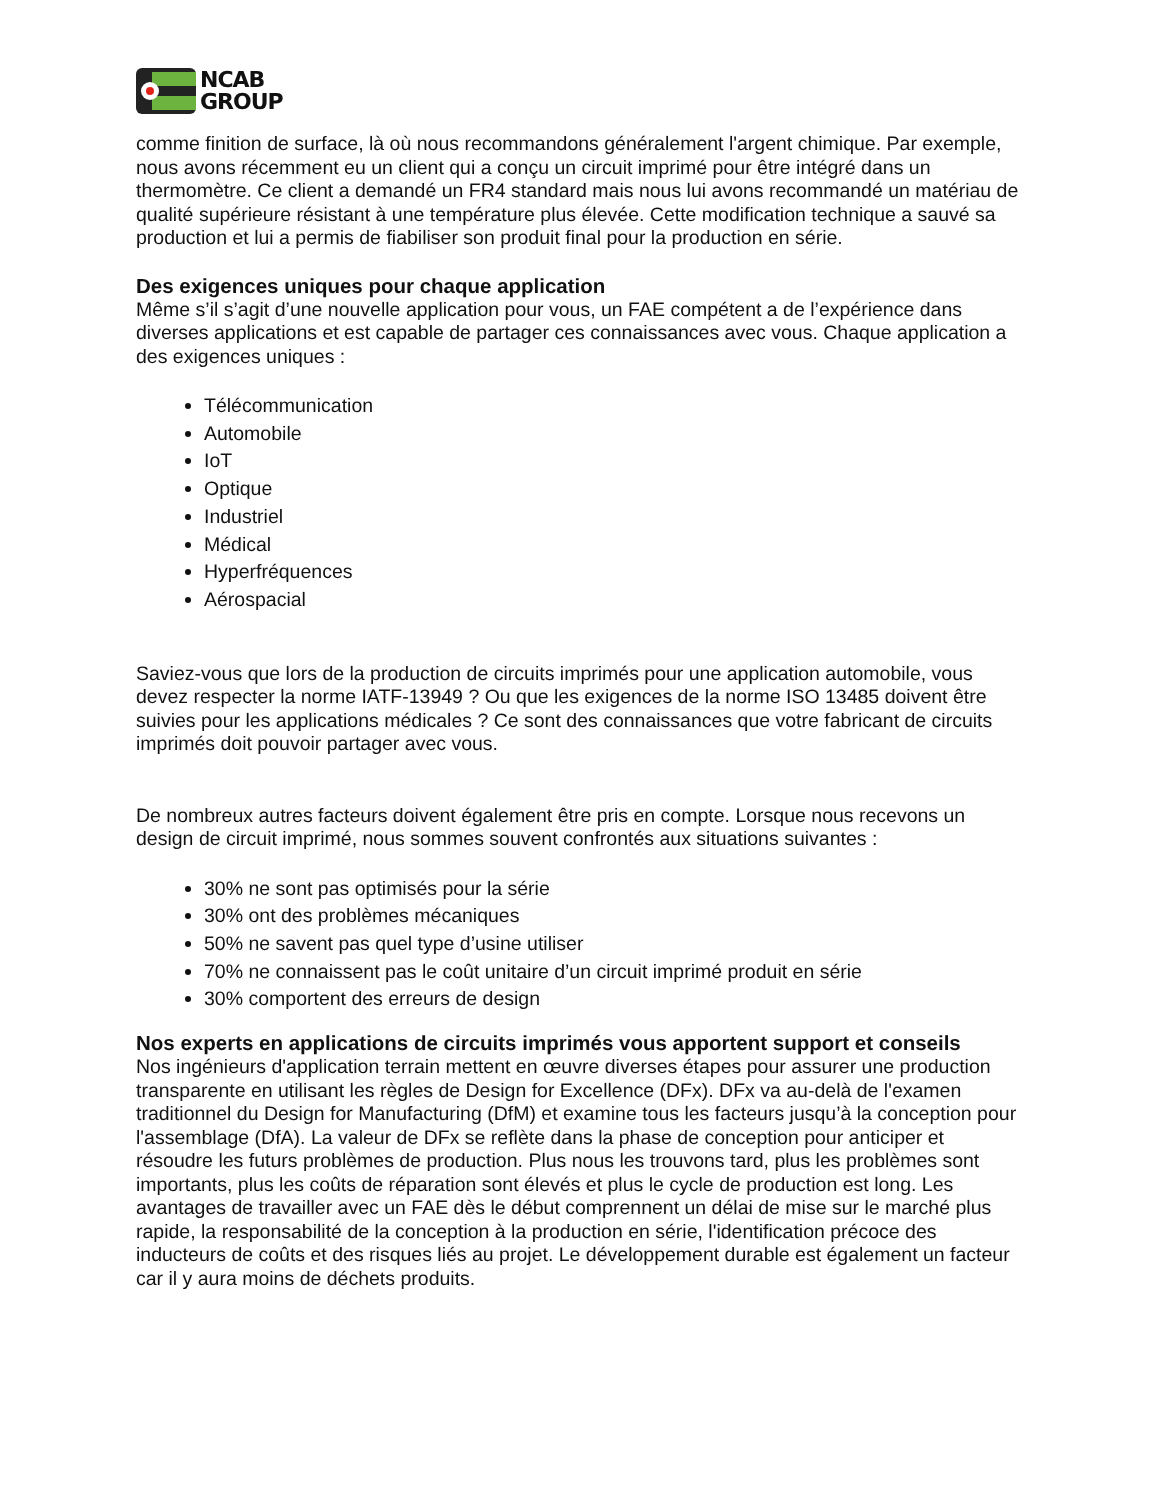NCAB
GROUP
comme finition de surface, là où nous recommandons généralement l'argent chimique. Par exemple, nous avons récemment eu un client qui a conçu un circuit imprimé pour être intégré dans un thermomètre. Ce client a demandé un FR4 standard mais nous lui avons recommandé un matériau de qualité supérieure résistant à une température plus élevée. Cette modification technique a sauvé sa production et lui a permis de fiabiliser son produit final pour la production en série.
Des exigences uniques pour chaque application
Même s’il s’agit d’une nouvelle application pour vous, un FAE compétent a de l’expérience dans diverses applications et est capable de partager ces connaissances avec vous. Chaque application a des exigences uniques :
Télécommunication
Automobile
IoT
Optique
Industriel
Médical
Hyperfréquences
Aérospacial
Saviez-vous que lors de la production de circuits imprimés pour une application automobile, vous devez respecter la norme IATF-13949 ? Ou que les exigences de la norme ISO 13485 doivent être suivies pour les applications médicales ? Ce sont des connaissances que votre fabricant de circuits imprimés doit pouvoir partager avec vous.
De nombreux autres facteurs doivent également être pris en compte. Lorsque nous recevons un design de circuit imprimé, nous sommes souvent confrontés aux situations suivantes :
30% ne sont pas optimisés pour la série
30% ont des problèmes mécaniques
50% ne savent pas quel type d’usine utiliser
70% ne connaissent pas le coût unitaire d’un circuit imprimé produit en série
30% comportent des erreurs de design
Nos experts en applications de circuits imprimés vous apportent support et conseils
Nos ingénieurs d'application terrain mettent en œuvre diverses étapes pour assurer une production transparente en utilisant les règles de Design for Excellence (DFx). DFx va au-delà de l'examen traditionnel du Design for Manufacturing (DfM) et examine tous les facteurs jusqu’à la conception pour l'assemblage (DfA). La valeur de DFx se reflète dans la phase de conception pour anticiper et résoudre les futurs problèmes de production. Plus nous les trouvons tard, plus les problèmes sont importants, plus les coûts de réparation sont élevés et plus le cycle de production est long. Les avantages de travailler avec un FAE dès le début comprennent un délai de mise sur le marché plus rapide, la responsabilité de la conception à la production en série, l'identification précoce des inducteurs de coûts et des risques liés au projet. Le développement durable est également un facteur car il y aura moins de déchets produits.